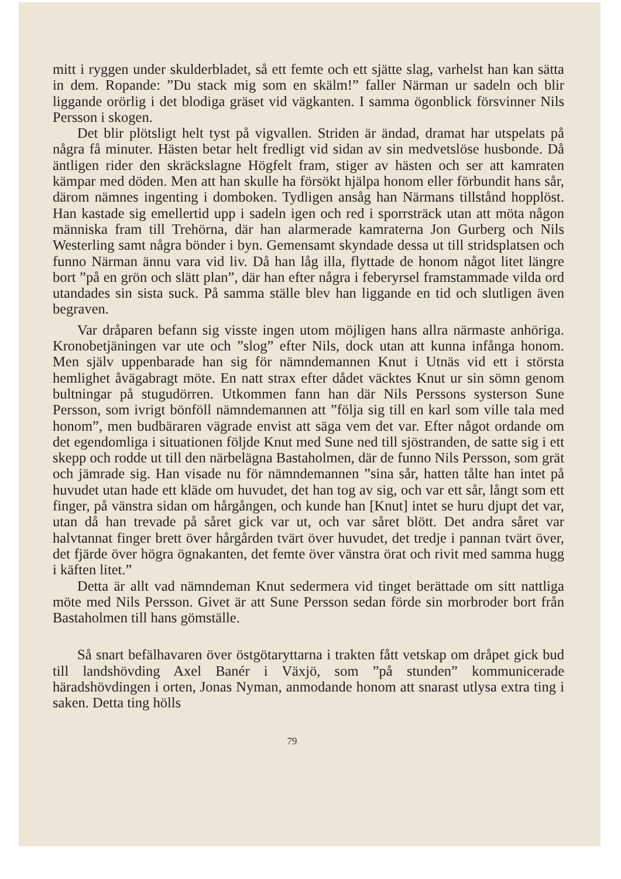mitt i ryggen under skulderbladet, så ett femte och ett sjätte slag, varhelst han kan sätta in dem. Ropande: ”Du stack mig som en skälm!” faller Närman ur sadeln och blir liggande orörlig i det blodiga gräset vid vägkanten. I samma ögonblick försvinner Nils Persson i skogen.
Det blir plötsligt helt tyst på vigvallen. Striden är ändad, dramat har utspelats på några få minuter. Hästen betar helt fredligt vid sidan av sin medvetslöse husbonde. Då äntligen rider den skräckslagne Högfelt fram, stiger av hästen och ser att kamraten kämpar med döden. Men att han skulle ha försökt hjälpa honom eller förbundit hans sår, därom nämnes ingenting i domboken. Tydligen ansåg han Närmans tillstånd hopplöst. Han kastade sig emellertid upp i sadeln igen och red i sporrsträck utan att möta någon människa fram till Trehörna, där han alarmerade kamraterna Jon Gurberg och Nils Westerling samt några bönder i byn. Gemensamt skyndade dessa ut till stridsplatsen och funno Närman ännu vara vid liv. Då han låg illa, flyttade de honom något litet längre bort ”på en grön och slätt plan”, där han efter några i feberyrsel framstammade vilda ord utandades sin sista suck. På samma ställe blev han liggande en tid och slutligen även begraven.
Var dråparen befann sig visste ingen utom möjligen hans allra närmaste anhöriga. Kronobetjäningen var ute och ”slog” efter Nils, dock utan att kunna infånga honom. Men själv uppenbarade han sig för nämndemannen Knut i Utnäs vid ett i största hemlighet åvägabragt möte. En natt strax efter dådet väcktes Knut ur sin sömn genom bultningar på stugudörren. Utkommen fann han där Nils Perssons systerson Sune Persson, som ivrigt bönföll nämndemannen att ”följa sig till en karl som ville tala med honom”, men budbäraren vägrade envist att säga vem det var. Efter något ordande om det egendomliga i situationen följde Knut med Sune ned till sjöstranden, de satte sig i ett skepp och rodde ut till den närbelägna Bastaholmen, där de funno Nils Persson, som grät och jämrade sig. Han visade nu för nämndemannen ”sina sår, hatten tålte han intet på huvudet utan hade ett kläde om huvudet, det han tog av sig, och var ett sår, långt som ett finger, på vänstra sidan om hårgången, och kunde han [Knut] intet se huru djupt det var, utan då han trevade på såret gick var ut, och var såret blött. Det andra såret var halvtannat finger brett över hårgården tvärt över huvudet, det tredje i pannan tvärt över, det fjärde över högra ögnakanten, det femte över vänstra örat och rivit med samma hugg i käften litet.”
Detta är allt vad nämndeman Knut sedermera vid tinget berättade om sitt nattliga möte med Nils Persson. Givet är att Sune Persson sedan förde sin morbroder bort från Bastaholmen till hans gömställe.
Så snart befälhavaren över östgötaryttarna i trakten fått vetskap om dråpet gick bud till landshövding Axel Banér i Växjö, som ”på stunden” kommunicerade häradshövdingen i orten, Jonas Nyman, anmodande honom att snarast utlysa extra ting i saken. Detta ting hölls
79